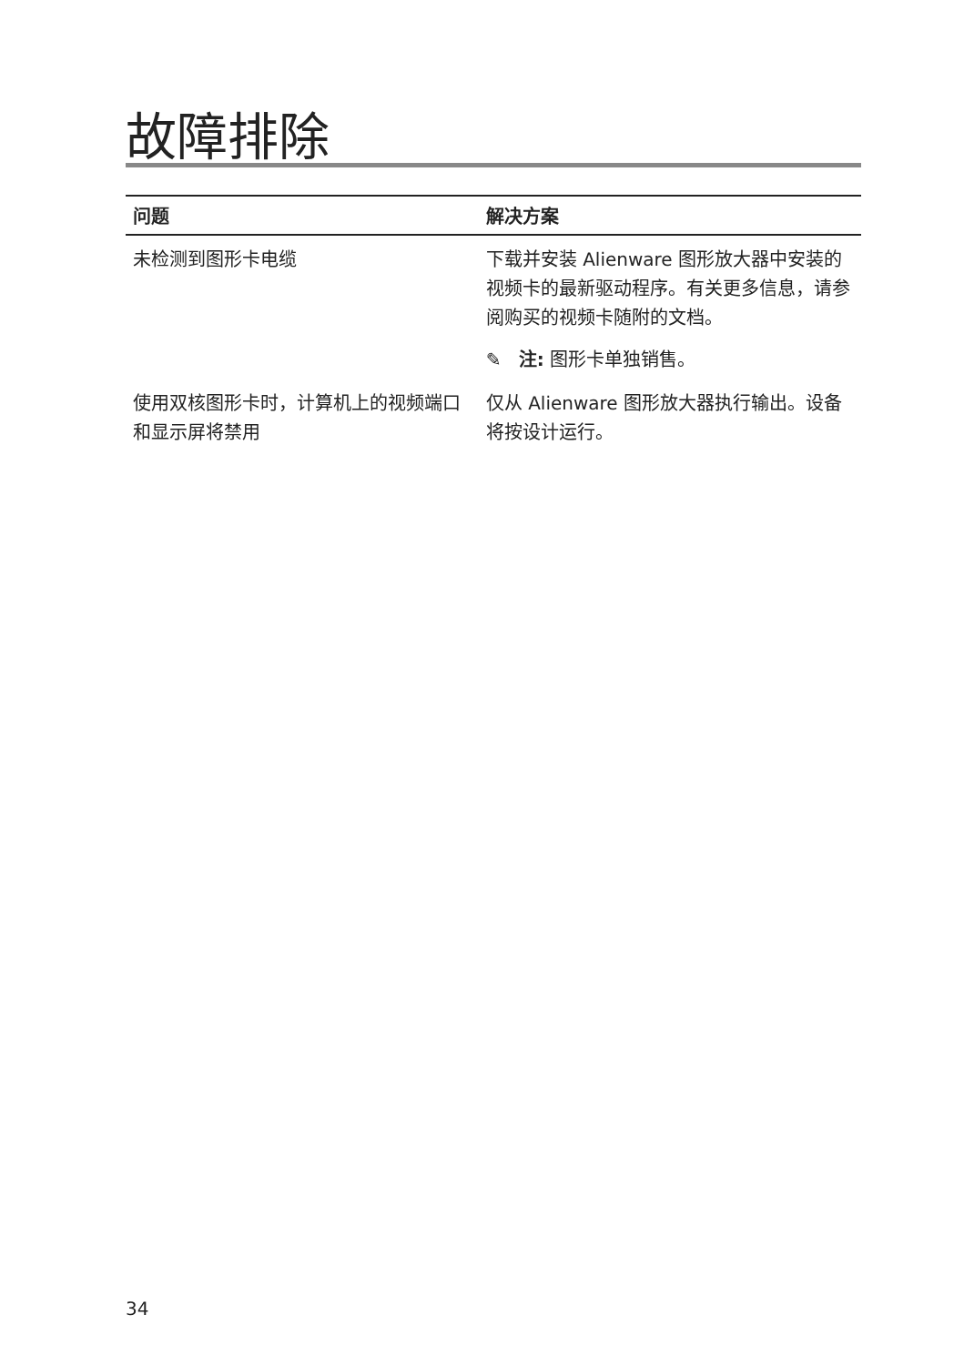故障排除
| 问题 | 解决方案 |
| --- | --- |
| 未检测到图形卡电缆 | 下载并安装 Alienware 图形放大器中安装的视频卡的最新驱动程序。有关更多信息，请参阅购买的视频卡随附的文档。 ✎ 注: 图形卡单独销售。 |
| 使用双核图形卡时，计算机上的视频端口和显示屏将禁用 | 仅从 Alienware 图形放大器执行输出。设备将按设计运行。 |
34